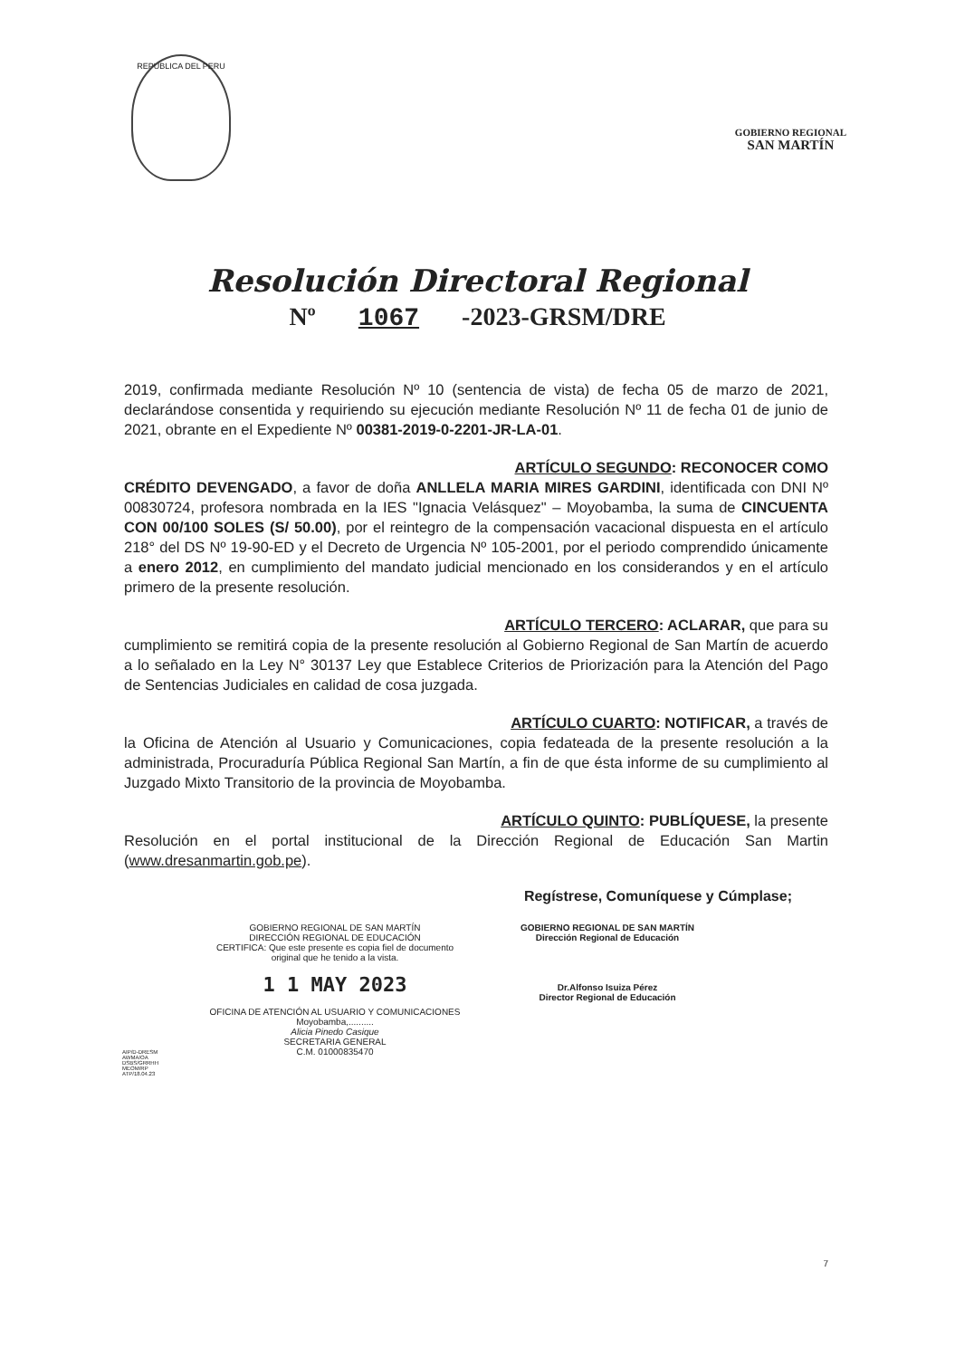REPUBLICA DEL PERU
GOBIERNO REGIONAL
SAN MARTÍN
Resolución Directoral Regional
Nº 1067 -2023-GRSM/DRE
2019, confirmada mediante Resolución Nº 10 (sentencia de vista) de fecha 05 de marzo de 2021, declarándose consentida y requiriendo su ejecución mediante Resolución Nº 11 de fecha 01 de junio de 2021, obrante en el Expediente Nº 00381-2019-0-2201-JR-LA-01.
ARTÍCULO SEGUNDO: RECONOCER COMO
CRÉDITO DEVENGADO, a favor de doña ANLLELA MARIA MIRES GARDINI, identificada con DNI Nº 00830724, profesora nombrada en la IES "Ignacia Velásquez" – Moyobamba, la suma de CINCUENTA CON 00/100 SOLES (S/ 50.00), por el reintegro de la compensación vacacional dispuesta en el artículo 218° del DS Nº 19-90-ED y el Decreto de Urgencia Nº 105-2001, por el periodo comprendido únicamente a enero 2012, en cumplimiento del mandato judicial mencionado en los considerandos y en el artículo primero de la presente resolución.
ARTÍCULO TERCERO: ACLARAR, que para su
cumplimiento se remitirá copia de la presente resolución al Gobierno Regional de San Martín de acuerdo a lo señalado en la Ley N° 30137 Ley que Establece Criterios de Priorización para la Atención del Pago de Sentencias Judiciales en calidad de cosa juzgada.
ARTÍCULO CUARTO: NOTIFICAR, a través de
la Oficina de Atención al Usuario y Comunicaciones, copia fedateada de la presente resolución a la administrada, Procuraduría Pública Regional San Martín, a fin de que ésta informe de su cumplimiento al Juzgado Mixto Transitorio de la provincia de Moyobamba.
ARTÍCULO QUINTO: PUBLÍQUESE, la presente
Resolución en el portal institucional de la Dirección Regional de Educación San Martin (www.dresanmartin.gob.pe).
Regístrese, Comuníquese y Cúmplase;
AIP/D-DRESM
AWMA/OA
DSBS/GRRHH
MEOM/RP
ATP/18.04.23
GOBIERNO REGIONAL DE SAN MARTÍN
DIRECCIÓN REGIONAL DE EDUCACIÓN
CERTIFICA: Que este presente es copia fiel de documento original que he tenido a la vista.
1 1 MAY 2023
OFICINA DE ATENCIÓN AL USUARIO Y COMUNICACIONES
Moyobamba,..........
Alicia Pinedo Casique
SECRETARIA GENERAL
C.M. 01000835470
GOBIERNO REGIONAL DE SAN MARTÍN
Dirección Regional de Educación
Dr.Alfonso Isuiza Pérez
Director Regional de Educación
7